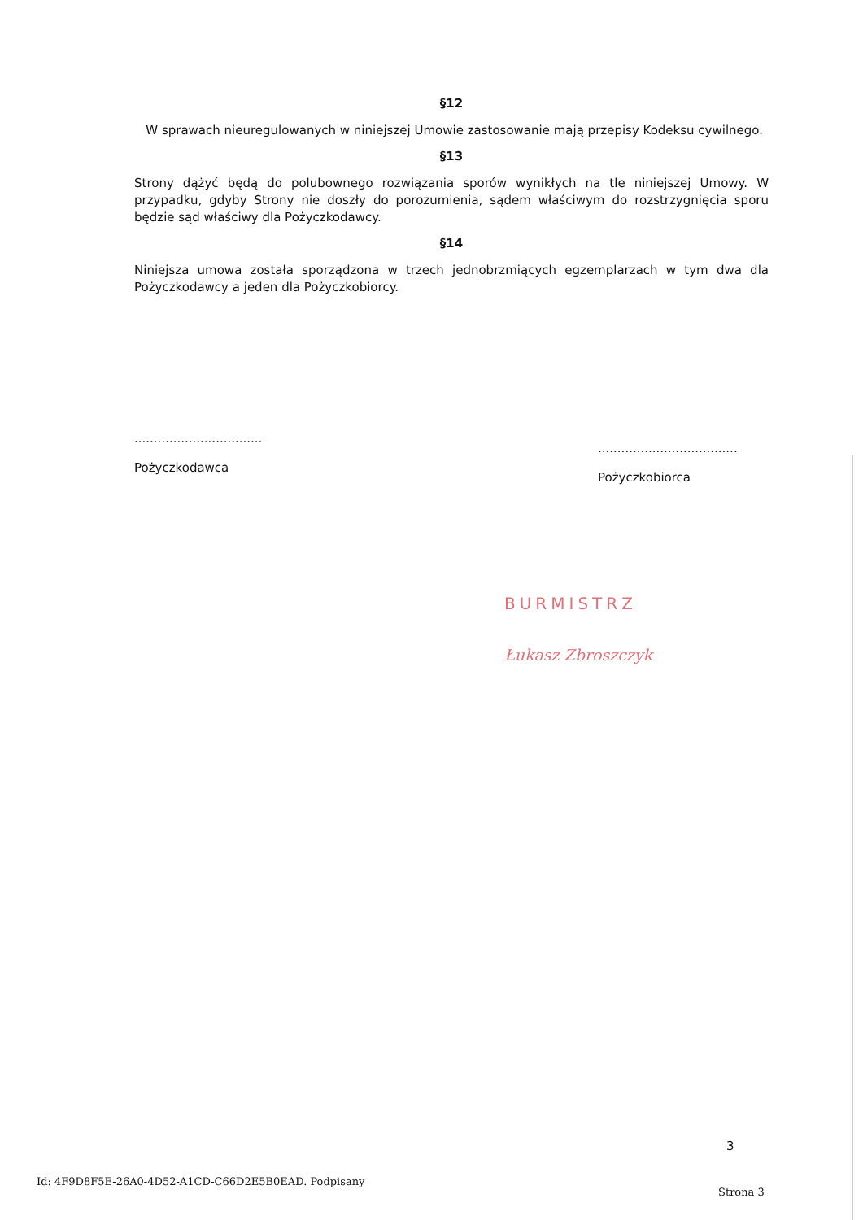§12
W sprawach nieuregulowanych w niniejszej Umowie zastosowanie mają przepisy Kodeksu cywilnego.
§13
Strony dążyć będą do polubownego rozwiązania sporów wynikłych na tle niniejszej Umowy. W przypadku, gdyby Strony nie doszły do porozumienia, sądem właściwym do rozstrzygnięcia sporu będzie sąd właściwy dla Pożyczkodawcy.
§14
Niniejsza umowa została sporządzona w trzech jednobrzmiących egzemplarzach w tym dwa dla Pożyczkodawcy a jeden dla Pożyczkobiorcy.
.................................
Pożyczkodawca
....................................
Pożyczkobiorca
BURMISTRZ
Łukasz Zbroszczyk
3
Id: 4F9D8F5E-26A0-4D52-A1CD-C66D2E5B0EAD. Podpisany
Strona 3